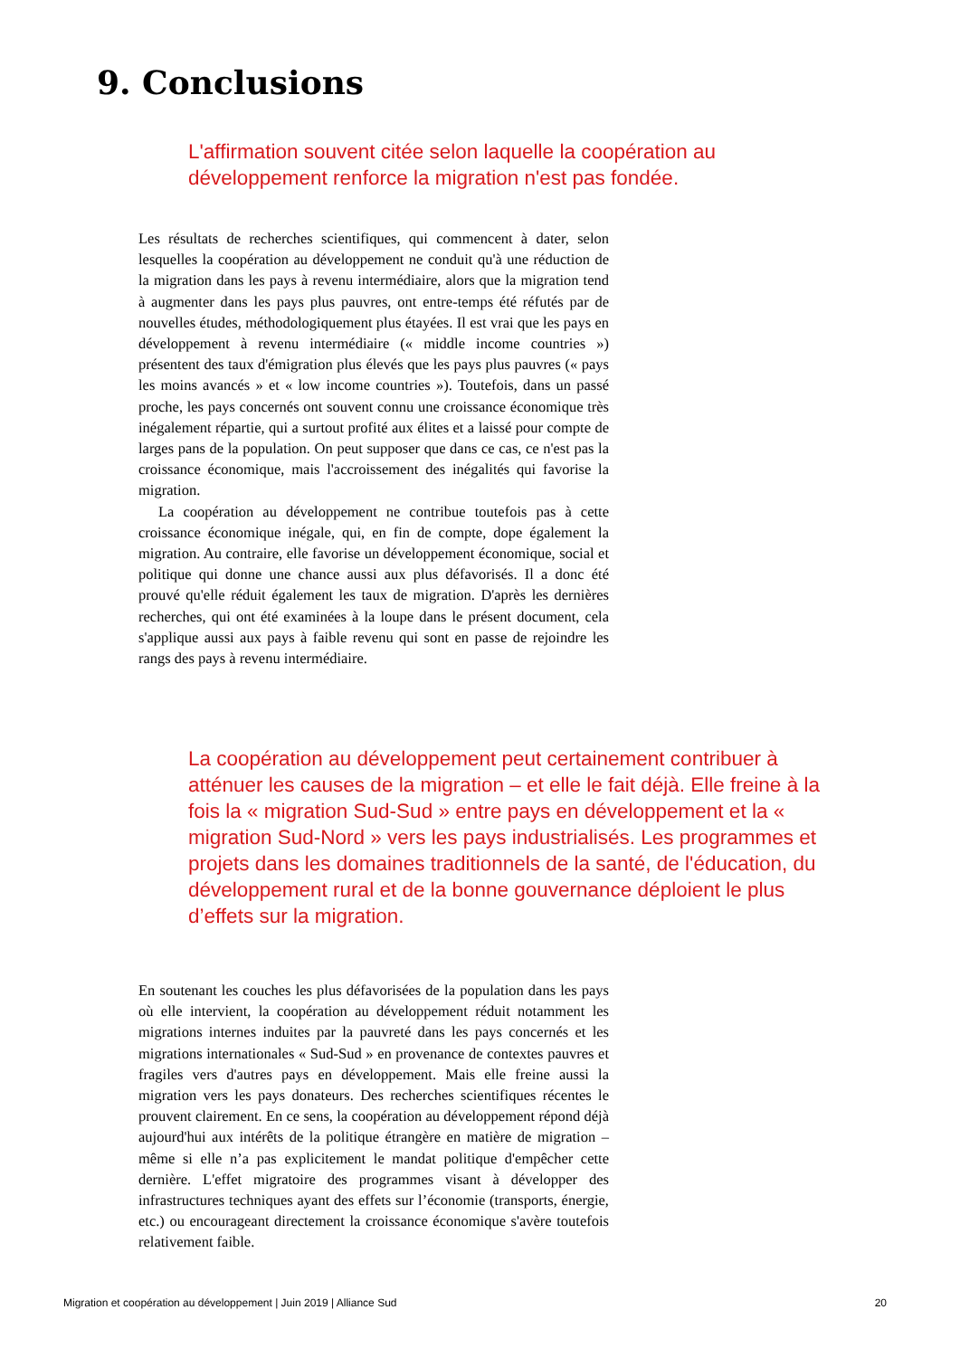9. Conclusions
L'affirmation souvent citée selon laquelle la coopération au développement renforce la migration n'est pas fondée.
Les résultats de recherches scientifiques, qui commencent à dater, selon lesquelles la coopération au développement ne conduit qu'à une réduction de la migration dans les pays à revenu intermédiaire, alors que la migration tend à augmenter dans les pays plus pauvres, ont entre-temps été réfutés par de nouvelles études, méthodologiquement plus étayées. Il est vrai que les pays en développement à revenu intermédiaire (« middle income countries ») présentent des taux d'émigration plus élevés que les pays plus pauvres (« pays les moins avancés » et « low income countries »). Toutefois, dans un passé proche, les pays concernés ont souvent connu une croissance économique très inégalement répartie, qui a surtout profité aux élites et a laissé pour compte de larges pans de la population. On peut supposer que dans ce cas, ce n'est pas la croissance économique, mais l'accroissement des inégalités qui favorise la migration.
La coopération au développement ne contribue toutefois pas à cette croissance économique inégale, qui, en fin de compte, dope également la migration. Au contraire, elle favorise un développement économique, social et politique qui donne une chance aussi aux plus défavorisés. Il a donc été prouvé qu'elle réduit également les taux de migration. D'après les dernières recherches, qui ont été examinées à la loupe dans le présent document, cela s'applique aussi aux pays à faible revenu qui sont en passe de rejoindre les rangs des pays à revenu intermédiaire.
La coopération au développement peut certainement contribuer à atténuer les causes de la migration – et elle le fait déjà. Elle freine à la fois la « migration Sud-Sud » entre pays en développement et la « migration Sud-Nord » vers les pays industrialisés. Les programmes et projets dans les domaines traditionnels de la santé, de l'éducation, du développement rural et de la bonne gouvernance déploient le plus d’effets sur la migration.
En soutenant les couches les plus défavorisées de la population dans les pays où elle intervient, la coopération au développement réduit notamment les migrations internes induites par la pauvreté dans les pays concernés et les migrations internationales « Sud-Sud » en provenance de contextes pauvres et fragiles vers d'autres pays en développement. Mais elle freine aussi la migration vers les pays donateurs. Des recherches scientifiques récentes le prouvent clairement. En ce sens, la coopération au développement répond déjà aujourd'hui aux intérêts de la politique étrangère en matière de migration – même si elle n’a pas explicitement le mandat politique d'empêcher cette dernière. L'effet migratoire des programmes visant à développer des infrastructures techniques ayant des effets sur l’économie (transports, énergie, etc.) ou encourageant directement la croissance économique s'avère toutefois relativement faible.
Migration et coopération au développement | Juin 2019 | Alliance Sud 20